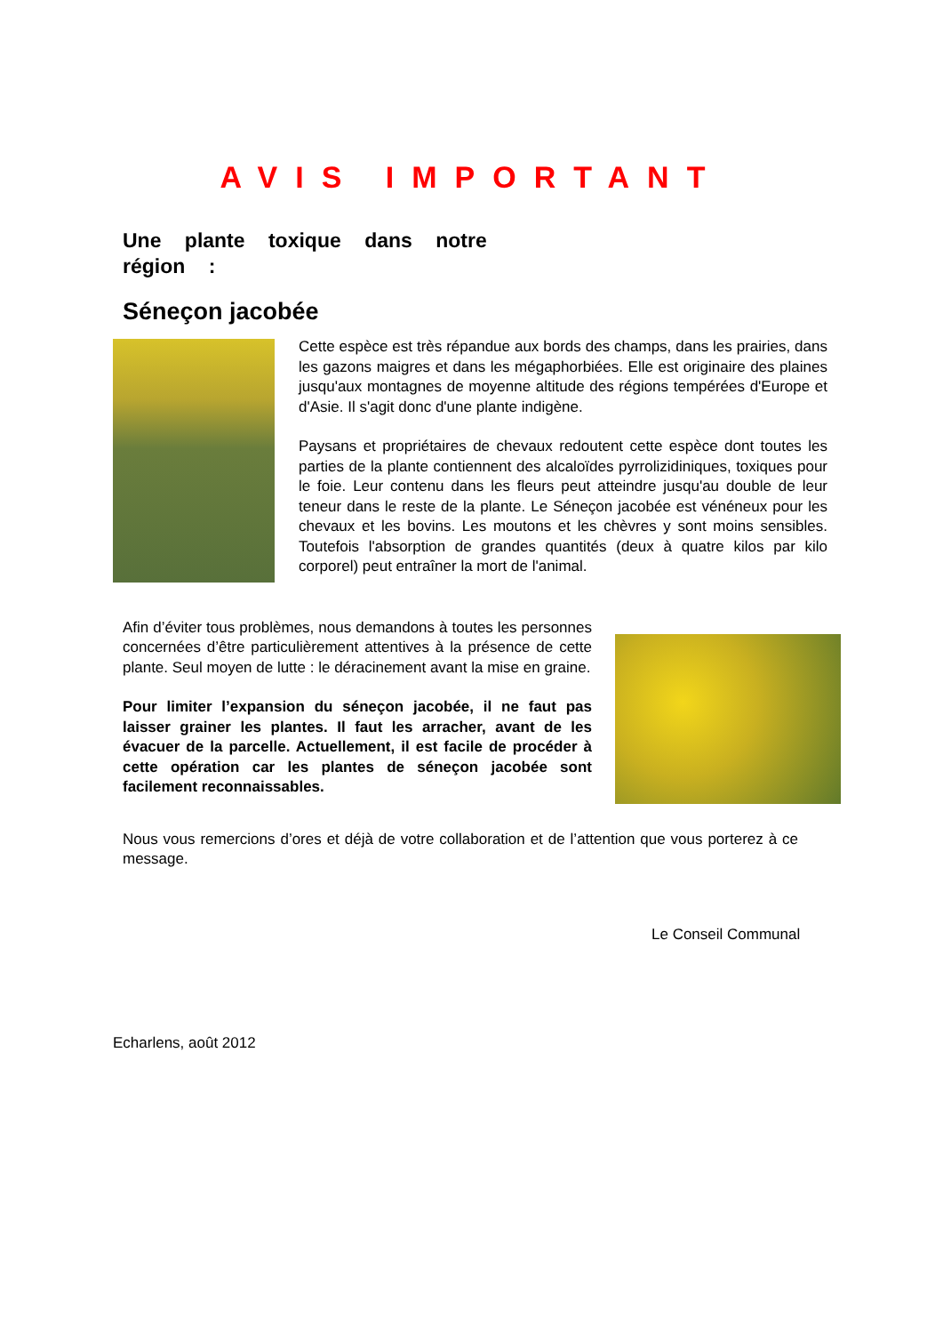AVIS IMPORTANT
Une plante toxique dans notre région :
Séneçon jacobée
Cette espèce est très répandue aux bords des champs, dans les prairies, dans les gazons maigres et dans les mégaphorbiées. Elle est originaire des plaines jusqu'aux montagnes de moyenne altitude des régions tempérées d'Europe et d'Asie. Il s'agit donc d'une plante indigène.
Paysans et propriétaires de chevaux redoutent cette espèce dont toutes les parties de la plante contiennent des alcaloïdes pyrrolizidiniques, toxiques pour le foie. Leur contenu dans les fleurs peut atteindre jusqu'au double de leur teneur dans le reste de la plante. Le Séneçon jacobée est vénéneux pour les chevaux et les bovins. Les moutons et les chèvres y sont moins sensibles. Toutefois l'absorption de grandes quantités (deux à quatre kilos par kilo corporel) peut entraîner la mort de l'animal.
Afin d’éviter tous problèmes, nous demandons à toutes les personnes concernées d’être particulièrement attentives à la présence de cette plante. Seul moyen de lutte : le déracinement avant la mise en graine.
Pour limiter l’expansion du séneçon jacobée, il ne faut pas laisser grainer les plantes. Il faut les arracher, avant de les évacuer de la parcelle. Actuellement, il est facile de procéder à cette opération car les plantes de séneçon jacobée sont facilement reconnaissables.
Nous vous remercions d’ores et déjà de votre collaboration et de l’attention que vous porterez à ce message.
Le Conseil Communal
Echarlens, août 2012